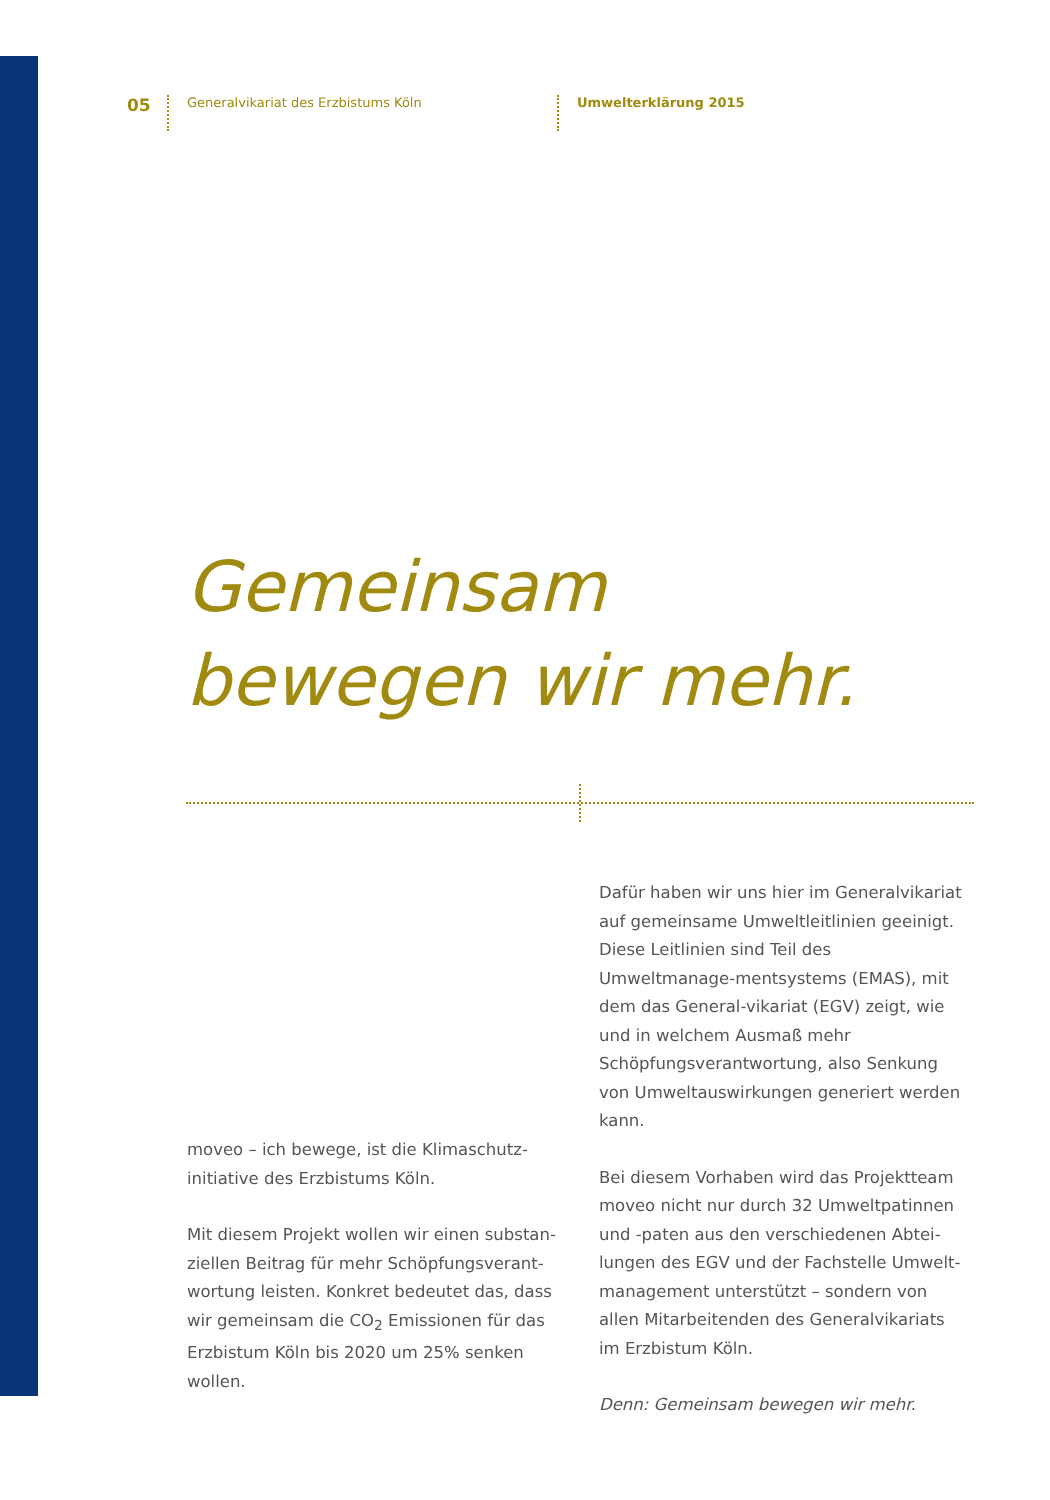05
Generalvikariat des Erzbistums Köln Umwelterklärung 2015
Gemeinsam
bewegen wir mehr.
moveo – ich bewege, ist die Klimaschutz-initiative des Erzbistums Köln.
Mit diesem Projekt wollen wir einen substan-ziellen Beitrag für mehr Schöpfungsverant-wortung leisten. Konkret bedeutet das, dass wir gemeinsam die CO<sub>2</sub> Emissionen für das Erzbistum Köln bis 2020 um 25% senken wollen.
Dafür haben wir uns hier im Generalvikariat auf gemeinsame Umweltleitlinien geeinigt. Diese Leitlinien sind Teil des Umweltmanage-mentsystems (EMAS), mit dem das General-vikariat (EGV) zeigt, wie und in welchem Ausmaß mehr Schöpfungsverantwortung, also Senkung von Umweltauswirkungen generiert werden kann.
Bei diesem Vorhaben wird das Projektteam moveo nicht nur durch 32 Umweltpatinnen und -paten aus den verschiedenen Abtei-lungen des EGV und der Fachstelle Umwelt-management unterstützt – sondern von allen Mitarbeitenden des Generalvikariats im Erzbistum Köln.
Denn: Gemeinsam bewegen wir mehr.